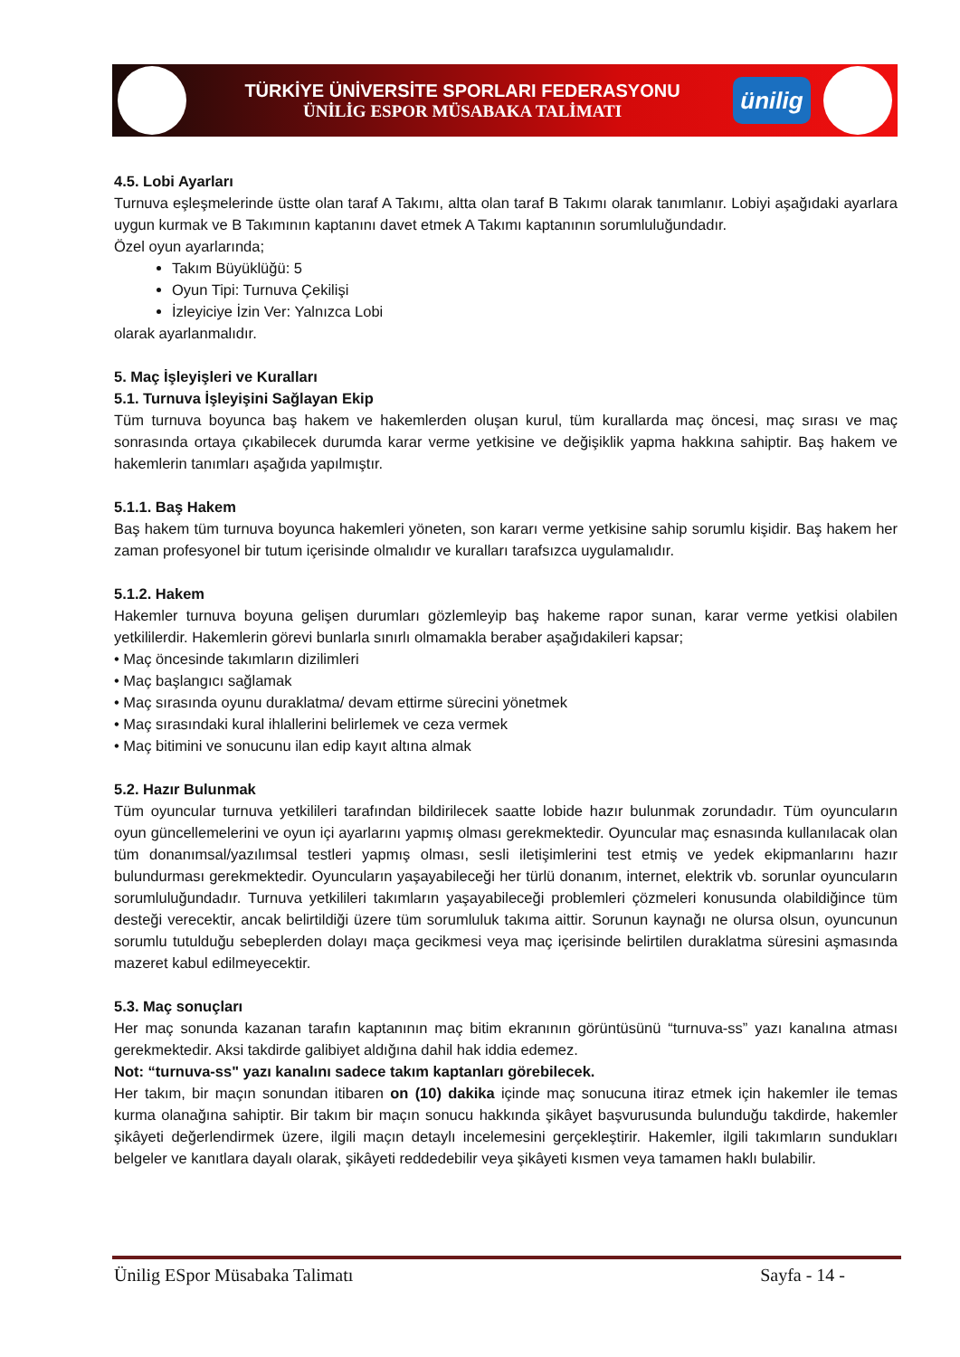TÜRKİYE ÜNİVERSİTE SPORLARI FEDERASYONU
ÜNİLİG ESPOR MÜSABAKA TALİMATI
ünilig
4.5. Lobi Ayarları
Turnuva eşleşmelerinde üstte olan taraf A Takımı, altta olan taraf B Takımı olarak tanımlanır. Lobiyi aşağıdaki ayarlara uygun kurmak ve B Takımının kaptanını davet etmek A Takımı kaptanının sorumluluğundadır.
Özel oyun ayarlarında;
Takım Büyüklüğü: 5
Oyun Tipi: Turnuva Çekilişi
İzleyiciye İzin Ver: Yalnızca Lobi
olarak ayarlanmalıdır.
5. Maç İşleyişleri ve Kuralları
5.1. Turnuva İşleyişini Sağlayan Ekip
Tüm turnuva boyunca baş hakem ve hakemlerden oluşan kurul, tüm kurallarda maç öncesi, maç sırası ve maç sonrasında ortaya çıkabilecek durumda karar verme yetkisine ve değişiklik yapma hakkına sahiptir. Baş hakem ve hakemlerin tanımları aşağıda yapılmıştır.
5.1.1. Baş Hakem
Baş hakem tüm turnuva boyunca hakemleri yöneten, son kararı verme yetkisine sahip sorumlu kişidir. Baş hakem her zaman profesyonel bir tutum içerisinde olmalıdır ve kuralları tarafsızca uygulamalıdır.
5.1.2. Hakem
Hakemler turnuva boyuna gelişen durumları gözlemleyip baş hakeme rapor sunan, karar verme yetkisi olabilen yetkililerdir. Hakemlerin görevi bunlarla sınırlı olmamakla beraber aşağıdakileri kapsar;
• Maç öncesinde takımların dizilimleri
• Maç başlangıcı sağlamak
• Maç sırasında oyunu duraklatma/ devam ettirme sürecini yönetmek
• Maç sırasındaki kural ihlallerini belirlemek ve ceza vermek
• Maç bitimini ve sonucunu ilan edip kayıt altına almak
5.2. Hazır Bulunmak
Tüm oyuncular turnuva yetkilileri tarafından bildirilecek saatte lobide hazır bulunmak zorundadır. Tüm oyuncuların oyun güncellemelerini ve oyun içi ayarlarını yapmış olması gerekmektedir. Oyuncular maç esnasında kullanılacak olan tüm donanımsal/yazılımsal testleri yapmış olması, sesli iletişimlerini test etmiş ve yedek ekipmanlarını hazır bulundurması gerekmektedir. Oyuncuların yaşayabileceği her türlü donanım, internet, elektrik vb. sorunlar oyuncuların sorumluluğundadır. Turnuva yetkilileri takımların yaşayabileceği problemleri çözmeleri konusunda olabildiğince tüm desteği verecektir, ancak belirtildiği üzere tüm sorumluluk takıma aittir. Sorunun kaynağı ne olursa olsun, oyuncunun sorumlu tutulduğu sebeplerden dolayı maça gecikmesi veya maç içerisinde belirtilen duraklatma süresini aşmasında mazeret kabul edilmeyecektir.
5.3. Maç sonuçları
Her maç sonunda kazanan tarafın kaptanının maç bitim ekranının görüntüsünü “turnuva-ss” yazı kanalına atması gerekmektedir. Aksi takdirde galibiyet aldığına dahil hak iddia edemez.
Not: “turnuva-ss" yazı kanalını sadece takım kaptanları görebilecek.
Her takım, bir maçın sonundan itibaren on (10) dakika içinde maç sonucuna itiraz etmek için hakemler ile temas kurma olanağına sahiptir. Bir takım bir maçın sonucu hakkında şikâyet başvurusunda bulunduğu takdirde, hakemler şikâyeti değerlendirmek üzere, ilgili maçın detaylı incelemesini gerçekleştirir. Hakemler, ilgili takımların sundukları belgeler ve kanıtlara dayalı olarak, şikâyeti reddedebilir veya şikâyeti kısmen veya tamamen haklı bulabilir.
Ünilig ESpor Müsabaka Talimatı Sayfa - 14 -